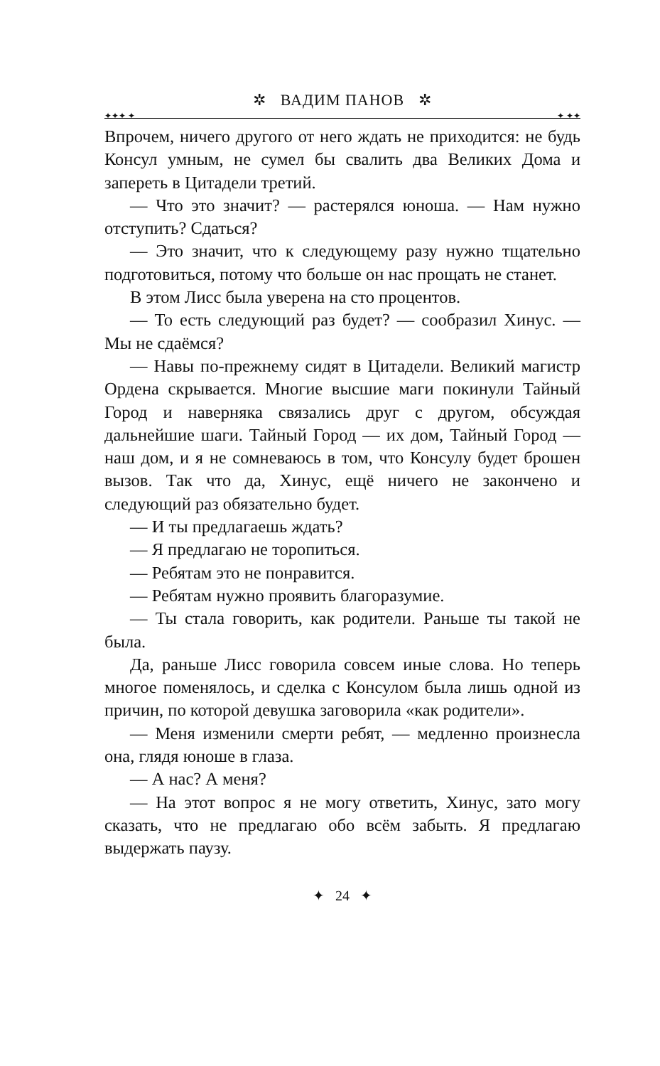✲ ВАДИМ ПАНОВ ✲
✦✦✦ ✦ ✦ ✦✦
Впрочем, ничего другого от него ждать не приходится: не будь Консул умным, не сумел бы свалить два Великих Дома и запереть в Цитадели третий.
— Что это значит? — растерялся юноша. — Нам нужно отступить? Сдаться?
— Это значит, что к следующему разу нужно тщательно подготовиться, потому что больше он нас прощать не станет.
В этом Лисс была уверена на сто процентов.
— То есть следующий раз будет? — сообразил Хинус. — Мы не сдаёмся?
— Навы по-прежнему сидят в Цитадели. Великий магистр Ордена скрывается. Многие высшие маги покинули Тайный Город и наверняка связались друг с другом, обсуждая дальнейшие шаги. Тайный Город — их дом, Тайный Город — наш дом, и я не сомневаюсь в том, что Консулу будет брошен вызов. Так что да, Хинус, ещё ничего не закончено и следующий раз обязательно будет.
— И ты предлагаешь ждать?
— Я предлагаю не торопиться.
— Ребятам это не понравится.
— Ребятам нужно проявить благоразумие.
— Ты стала говорить, как родители. Раньше ты такой не была.
Да, раньше Лисс говорила совсем иные слова. Но теперь многое поменялось, и сделка с Консулом была лишь одной из причин, по которой девушка заговорила «как родители».
— Меня изменили смерти ребят, — медленно произнесла она, глядя юноше в глаза.
— А нас? А меня?
— На этот вопрос я не могу ответить, Хинус, зато могу сказать, что не предлагаю обо всём забыть. Я предлагаю выдержать паузу.
✦ 24 ✦